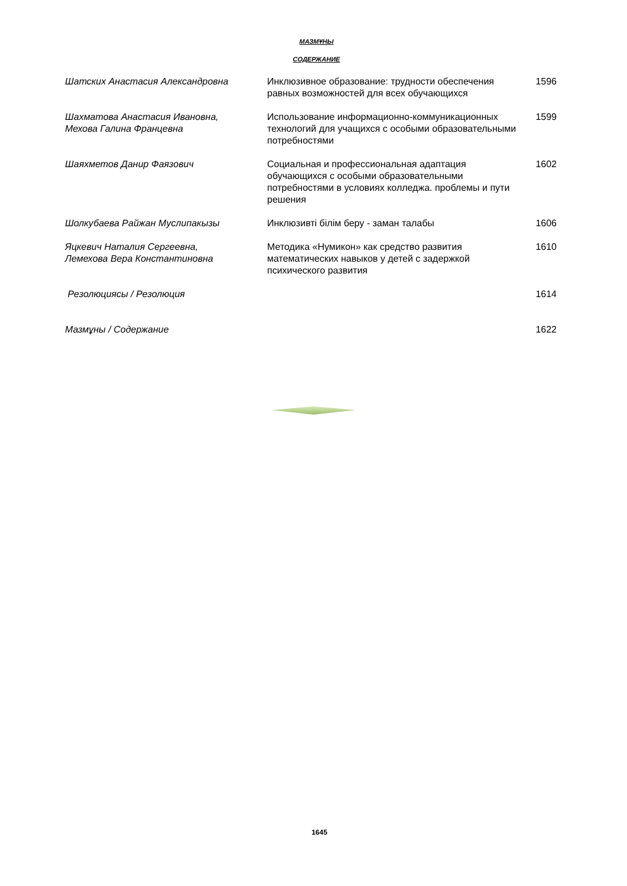МАЗМҰНЫ
СОДЕРЖАНИЕ
| Шатских Анастасия Александровна | Инклюзивное образование: трудности обеспечения равных возможностей для всех обучающихся | 1596 |
| Шахматова Анастасия Ивановна, Мехова Галина Францевна | Использование информационно-коммуникационных технологий для учащихся с особыми образовательными потребностями | 1599 |
| Шаяхметов Данир Фаязович | Социальная и профессиональная адаптация обучающихся с особыми образовательными потребностями в условиях колледжа. проблемы и пути решения | 1602 |
| Шолкубаева Райжан Муслипакызы | Инклюзивті білім беру - заман талабы | 1606 |
| Яцкевич Наталия Сергеевна, Лемехова Вера Константиновна | Методика «Нумикон» как средство развития математических навыков у детей с задержкой психического развития | 1610 |
| Резолюциясы / Резолюция | | 1614 |
| Мазмұны / Содержание | | 1622 |
1645